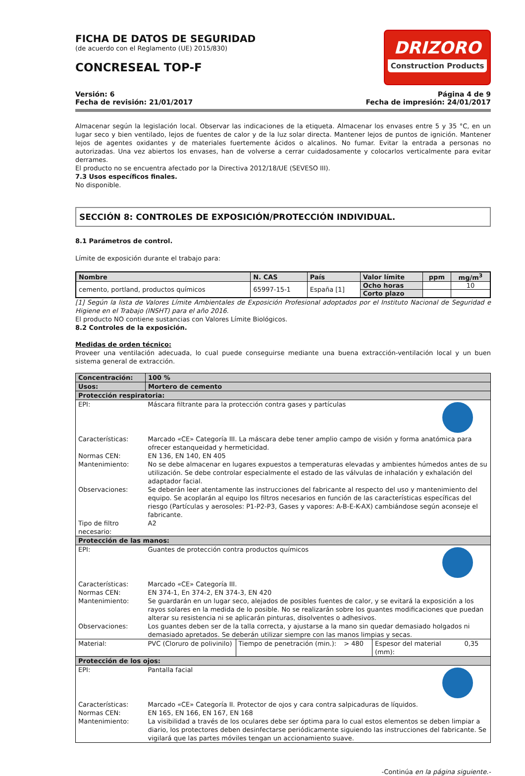FICHA DE DATOS DE SEGURIDAD
(de acuerdo con el Reglamento (UE) 2015/830)
CONCRESEAL TOP-F
DRIZORO
Construction Products
Versión: 6
Fecha de revisión: 21/01/2017
Página 4 de 9
Fecha de impresión: 24/01/2017
Almacenar según la legislación local. Observar las indicaciones de la etiqueta. Almacenar los envases entre 5 y 35 °C, en un lugar seco y bien ventilado, lejos de fuentes de calor y de la luz solar directa. Mantener lejos de puntos de ignición. Mantener lejos de agentes oxidantes y de materiales fuertemente ácidos o alcalinos. No fumar. Evitar la entrada a personas no autorizadas. Una vez abiertos los envases, han de volverse a cerrar cuidadosamente y colocarlos verticalmente para evitar derrames.
El producto no se encuentra afectado por la Directiva 2012/18/UE (SEVESO III).
7.3 Usos específicos finales.
No disponible.
SECCIÓN 8: CONTROLES DE EXPOSICIÓN/PROTECCIÓN INDIVIDUAL.
8.1 Parámetros de control.
Límite de exposición durante el trabajo para:
| Nombre | N. CAS | País | Valor límite | ppm | mg/m<sup>3</sup> |
| --- | --- | --- | --- | --- | --- |
| cemento, portland, productos químicos | 65997-15-1 | España [1] | Ocho horas | | 10 |
| | | | Corto plazo | | |
[1] Según la lista de Valores Límite Ambientales de Exposición Profesional adoptados por el Instituto Nacional de Seguridad e Higiene en el Trabajo (INSHT) para el año 2016.
El producto NO contiene sustancias con Valores Límite Biológicos.
8.2 Controles de la exposición.
Medidas de orden técnico:
Proveer una ventilación adecuada, lo cual puede conseguirse mediante una buena extracción-ventilación local y un buen sistema general de extracción.
| Concentración: | 100 % | | | | |
| Usos: | Mortero de cemento | | | | |
| Protección respiratoria: | | | | | |
| EPI: | Máscara filtrante para la protección contra gases y partículas | | | | |
| Características: | Marcado «CE» Categoría III. La máscara debe tener amplio campo de visión y forma anatómica para ofrecer estanqueidad y hermeticidad. | | | | |
| Normas CEN: | EN 136, EN 140, EN 405 | | | | |
| Mantenimiento: | No se debe almacenar en lugares expuestos a temperaturas elevadas y ambientes húmedos antes de su utilización. Se debe controlar especialmente el estado de las válvulas de inhalación y exhalación del adaptador facial. | | | | |
| Observaciones: | Se deberán leer atentamente las instrucciones del fabricante al respecto del uso y mantenimiento del equipo. Se acoplarán al equipo los filtros necesarios en función de las características específicas del riesgo (Partículas y aerosoles: P1-P2-P3, Gases y vapores: A-B-E-K-AX) cambiándose según aconseje el fabricante. | | | | |
| Tipo de filtro necesario: | A2 | | | | |
| Protección de las manos: | | | | | |
| EPI: | Guantes de protección contra productos químicos | | | | |
| Características: | Marcado «CE» Categoría III. | | | | |
| Normas CEN: | EN 374-1, En 374-2, EN 374-3, EN 420 | | | | |
| Mantenimiento: | Se guardarán en un lugar seco, alejados de posibles fuentes de calor, y se evitará la exposición a los rayos solares en la medida de lo posible. No se realizarán sobre los guantes modificaciones que puedan alterar su resistencia ni se aplicarán pinturas, disolventes o adhesivos. | | | | |
| Observaciones: | Los guantes deben ser de la talla correcta, y ajustarse a la mano sin quedar demasiado holgados ni demasiado apretados. Se deberán utilizar siempre con las manos limpias y secas. | | | | |
| Material: | PVC (Cloruro de polivinilo) | Tiempo de penetración (min.): | > 480 | Espesor del material (mm): | 0,35 |
| Protección de los ojos: | | | | | |
| EPI: | Pantalla facial | | | | |
| Características: | Marcado «CE» Categoría II. Protector de ojos y cara contra salpicaduras de líquidos. | | | | |
| Normas CEN: | EN 165, EN 166, EN 167, EN 168 | | | | |
| Mantenimiento: | La visibilidad a través de los oculares debe ser óptima para lo cual estos elementos se deben limpiar a diario, los protectores deben desinfectarse periódicamente siguiendo las instrucciones del fabricante. Se vigilará que las partes móviles tengan un accionamiento suave. | | | | |
-Continúa en la página siguiente.-